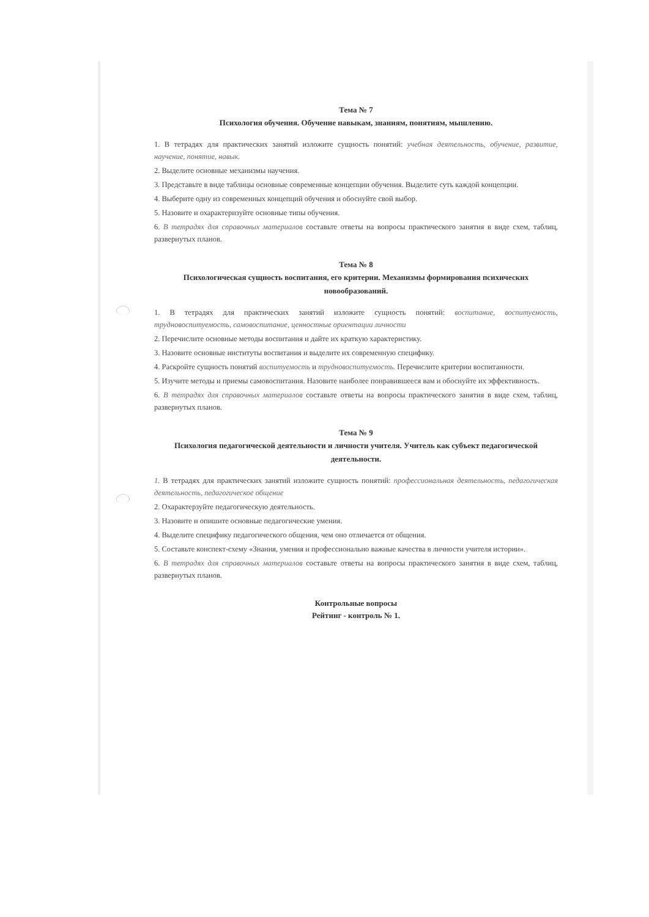Тема № 7
Психология обучения. Обучение навыкам, знаниям, понятиям, мышлению.
1. В тетрадях для практических занятий изложите сущность понятий: учебная деятельность, обучение, развитие, научение, понятие, навык.
2. Выделите основные механизмы научения.
3. Представьте в виде таблицы основные современные концепции обучения. Выделите суть каждой концепции.
4. Выберите одну из современных концепций обучения и обоснуйте свой выбор.
5. Назовите и охарактеризуйте основные типы обучения.
6. В тетрадях для справочных материалов составьте ответы на вопросы практического занятия в виде схем, таблиц, развернутых планов.
Тема № 8
Психологическая сущность воспитания, его критерии. Механизмы формирования психических новообразований.
1. В тетрадях для практических занятий изложите сущность понятий: воспитание, воспитуемость, трудновоспитуемость, самовоспитание, ценностные ориентации личности
2. Перечислите основные методы воспитания и дайте их краткую характеристику.
3. Назовите основные институты воспитания и выделите их современную специфику.
4. Раскройте сущность понятий воспитуемость и трудновоспитуемость. Перечислите критерии воспитанности.
5. Изучите методы и приемы самовоспитания. Назовите наиболее понравившееся вам и обоснуйте их эффективность.
6. В тетрадях для справочных материалов составьте ответы на вопросы практического занятия в виде схем, таблиц, развернутых планов.
Тема № 9
Психология педагогической деятельности и личности учителя. Учитель как субъект педагогической деятельности.
1. В тетрадях для практических занятий изложите сущность понятий: профессиональная деятельность, педагогическая деятельность, педагогическое общение
2. Охарактерзуйте педагогическую деятельность.
3. Назовите и опишите основные педагогические умения.
4. Выделите специфику педагогического общения, чем оно отличается от общения.
5. Составьте конспект-схему «Знания, умения и профессионально важные качества в личности учителя истории».
6. В тетрадях для справочных материалов составьте ответы на вопросы практического занятия в виде схем, таблиц, развернутых планов.
Контрольные вопросы
Рейтинг - контроль № 1.